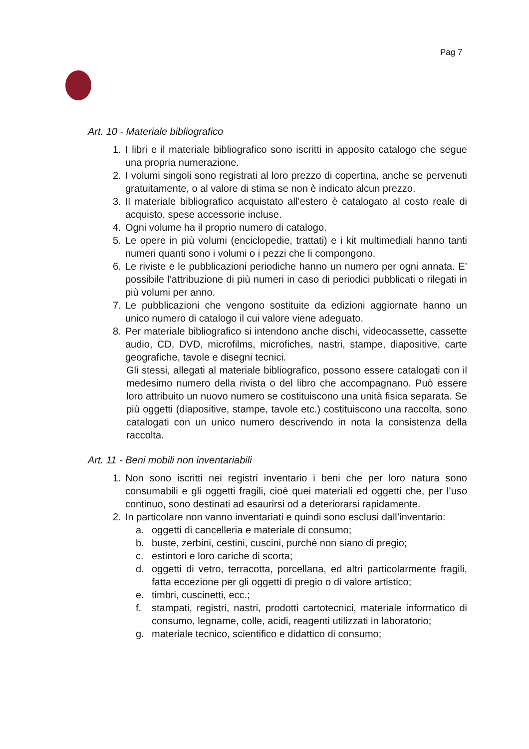Pag 7
Art. 10 - Materiale bibliografico
1. I libri e il materiale bibliografico sono iscritti in apposito catalogo che segue una propria numerazione.
2. I volumi singoli sono registrati al loro prezzo di copertina, anche se pervenuti gratuitamente, o al valore di stima se non è indicato alcun prezzo.
3. Il materiale bibliografico acquistato all’estero è catalogato al costo reale di acquisto, spese accessorie incluse.
4. Ogni volume ha il proprio numero di catalogo.
5. Le opere in più volumi (enciclopedie, trattati) e i kit multimediali hanno tanti numeri quanti sono i volumi o i pezzi che li compongono.
6. Le riviste e le pubblicazioni periodiche hanno un numero per ogni annata. E’ possibile l’attribuzione di più numeri in caso di periodici pubblicati o rilegati in più volumi per anno.
7. Le pubblicazioni che vengono sostituite da edizioni aggiornate hanno un unico numero di catalogo il cui valore viene adeguato.
8. Per materiale bibliografico si intendono anche dischi, videocassette, cassette audio, CD, DVD, microfilms, microfiches, nastri, stampe, diapositive, carte geografiche, tavole e disegni tecnici.
Gli stessi, allegati al materiale bibliografico, possono essere catalogati con il medesimo numero della rivista o del libro che accompagnano. Può essere loro attribuito un nuovo numero se costituiscono una unità fisica separata. Se più oggetti (diapositive, stampe, tavole etc.) costituiscono una raccolta, sono catalogati con un unico numero descrivendo in nota la consistenza della raccolta.
Art. 11 - Beni mobili non inventariabili
1. Non sono iscritti nei registri inventario i beni che per loro natura sono consumabili e gli oggetti fragili, cioè quei materiali ed oggetti che, per l’uso continuo, sono destinati ad esaurirsi od a deteriorarsi rapidamente.
2. In particolare non vanno inventariati e quindi sono esclusi dall’inventario:
a. oggetti di cancelleria e materiale di consumo;
b. buste, zerbini, cestini, cuscini, purché non siano di pregio;
c. estintori e loro cariche di scorta;
d. oggetti di vetro, terracotta, porcellana, ed altri particolarmente fragili, fatta eccezione per gli oggetti di pregio o di valore artistico;
e. timbri, cuscinetti, ecc.;
f. stampati, registri, nastri, prodotti cartotecnici, materiale informatico di consumo, legname, colle, acidi, reagenti utilizzati in laboratorio;
g. materiale tecnico, scientifico e didattico di consumo;